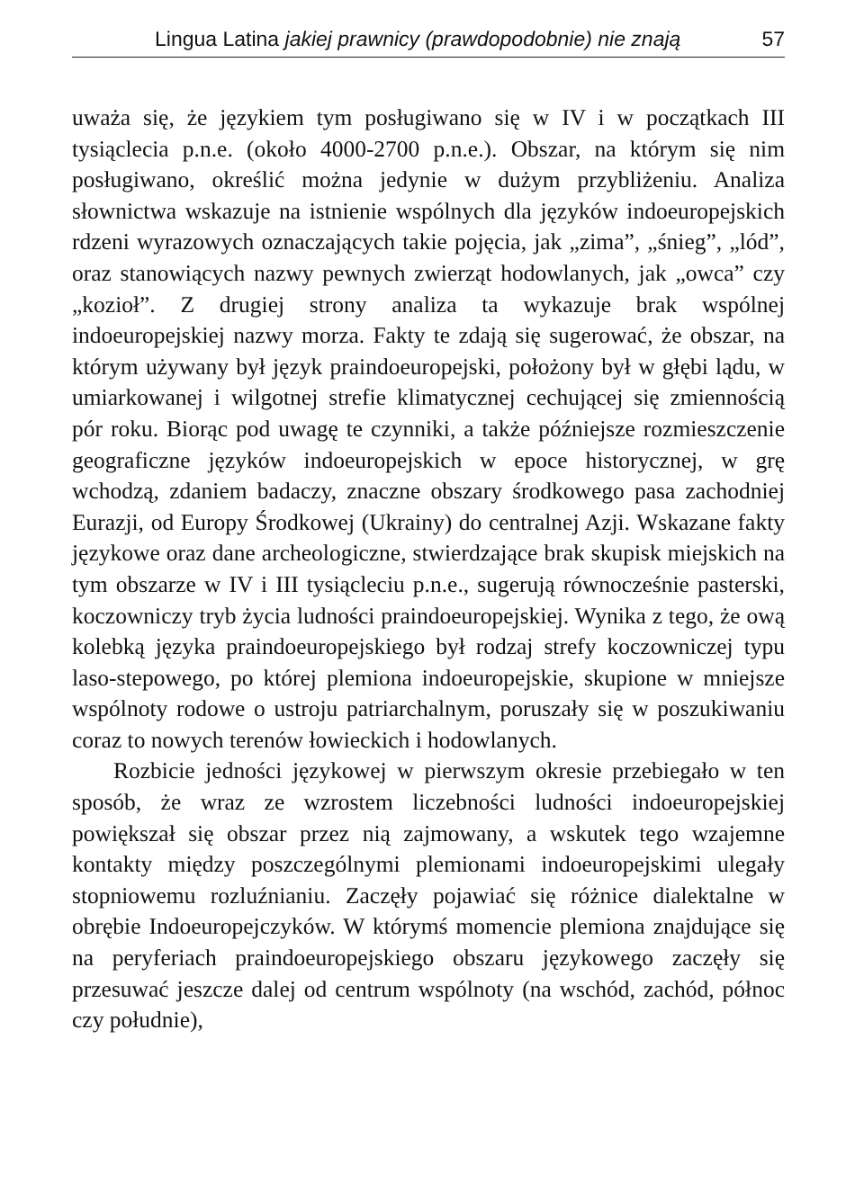Lingua Latina jakiej prawnicy (prawdopodobnie) nie znają 57
uważa się, że językiem tym posługiwano się w IV i w początkach III tysiąclecia p.n.e. (około 4000-2700 p.n.e.). Obszar, na którym się nim posługiwano, określić można jedynie w dużym przybliżeniu. Analiza słownictwa wskazuje na istnienie wspólnych dla języków indoeuropejskich rdzeni wyrazowych oznaczających takie pojęcia, jak „zima”, „śnieg”, „lód”, oraz stanowiących nazwy pewnych zwierząt hodowlanych, jak „owca” czy „kozioł”. Z drugiej strony analiza ta wykazuje brak wspólnej indoeuropejskiej nazwy morza. Fakty te zdają się sugerować, że obszar, na którym używany był język praindoeuropejski, położony był w głębi lądu, w umiarkowanej i wilgotnej strefie klimatycznej cechującej się zmiennością pór roku. Biorąc pod uwagę te czynniki, a także późniejsze rozmieszczenie geograficzne języków indoeuropejskich w epoce historycznej, w grę wchodzą, zdaniem badaczy, znaczne obszary środkowego pasa zachodniej Eurazji, od Europy Środkowej (Ukrainy) do centralnej Azji. Wskazane fakty językowe oraz dane archeologiczne, stwierdzające brak skupisk miejskich na tym obszarze w IV i III tysiącleciu p.n.e., sugerują równocześnie pasterski, koczowniczy tryb życia ludności praindoeuropejskiej. Wynika z tego, że ową kolebką języka praindoeuropejskiego był rodzaj strefy koczowniczej typu laso-stepowego, po której plemiona indoeuropejskie, skupione w mniejsze wspólnoty rodowe o ustroju patriarchalnym, poruszały się w poszukiwaniu coraz to nowych terenów łowieckich i hodowlanych.
Rozbicie jedności językowej w pierwszym okresie przebiegało w ten sposób, że wraz ze wzrostem liczebności ludności indoeuropejskiej powiększał się obszar przez nią zajmowany, a wskutek tego wzajemne kontakty między poszczególnymi plemionami indoeuropejskimi ulegały stopniowemu rozluźnianiu. Zaczęły pojawiać się różnice dialektalne w obrębie Indoeuropejczyków. W którymś momencie plemiona znajdujące się na peryferiach praindoeuropejskiego obszaru językowego zaczęły się przesuwać jeszcze dalej od centrum wspólnoty (na wschód, zachód, północ czy południe),